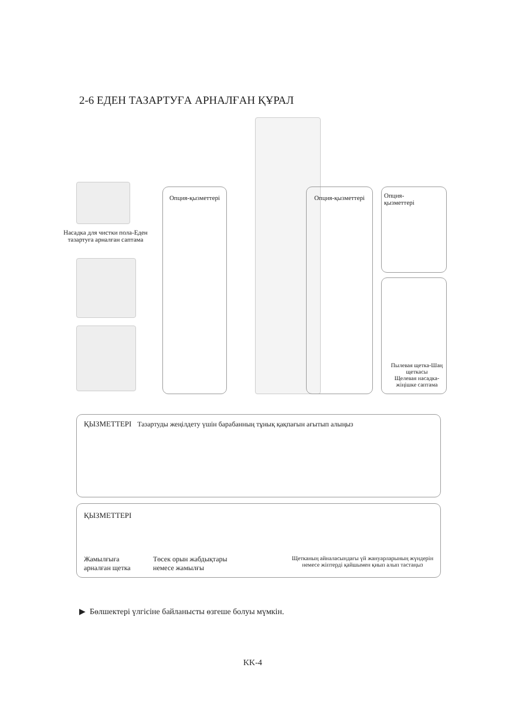2-6 ЕДЕН ТАЗАРТУҒА АРНАЛҒАН ҚҰРАЛ
Насадка для чистки пола-Еден тазартуға арналған саптама
Опция-қызметтері Опция-қызметтері
Опция-
қызметтері
Пылевая щетка-Шаң щеткасы
Щелевая насадка-жіңішке саптама
ҚЫЗМЕТТЕРІ Тазартуды жеңілдету үшін барабанның тұнық қақпағын ағытып алыңыз
ҚЫЗМЕТТЕРІ
Жамылғыға
арналған щетка
Төсек орын жабдықтары
немесе жамылғы
Щетканың айналасындағы үй жануарларының жүндерін
немесе жіптерді қайшымен қиып алып тастаңыз
▶ Бөлшектері үлгісіне байланысты өзгеше болуы мүмкін.
KK-4